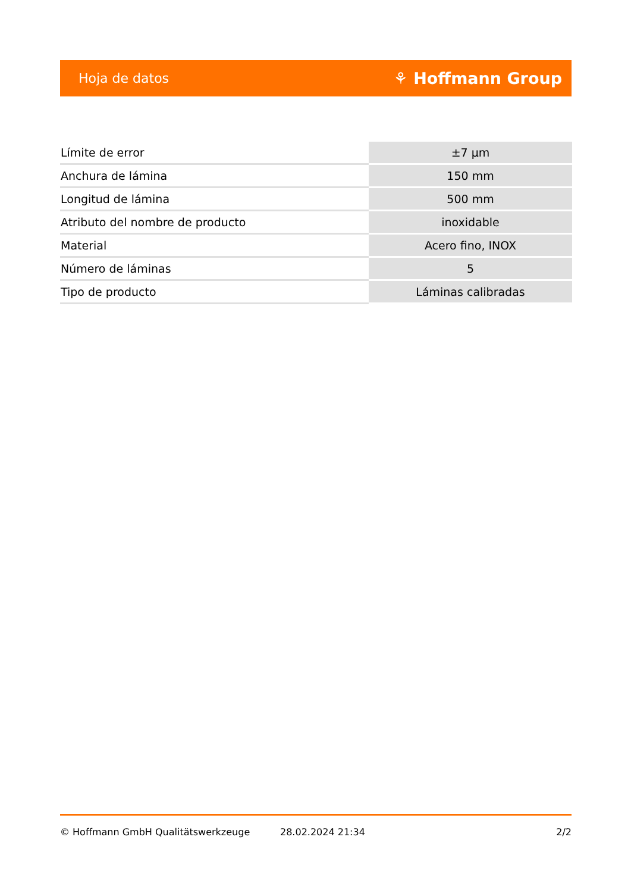Hoja de datos ⚘ Hoffmann Group
| Límite de error | ±7 µm |
| Anchura de lámina | 150 mm |
| Longitud de lámina | 500 mm |
| Atributo del nombre de producto | inoxidable |
| Material | Acero fino, INOX |
| Número de láminas | 5 |
| Tipo de producto | Láminas calibradas |
© Hoffmann GmbH Qualitätswerkzeuge 28.02.2024 21:34 2/2